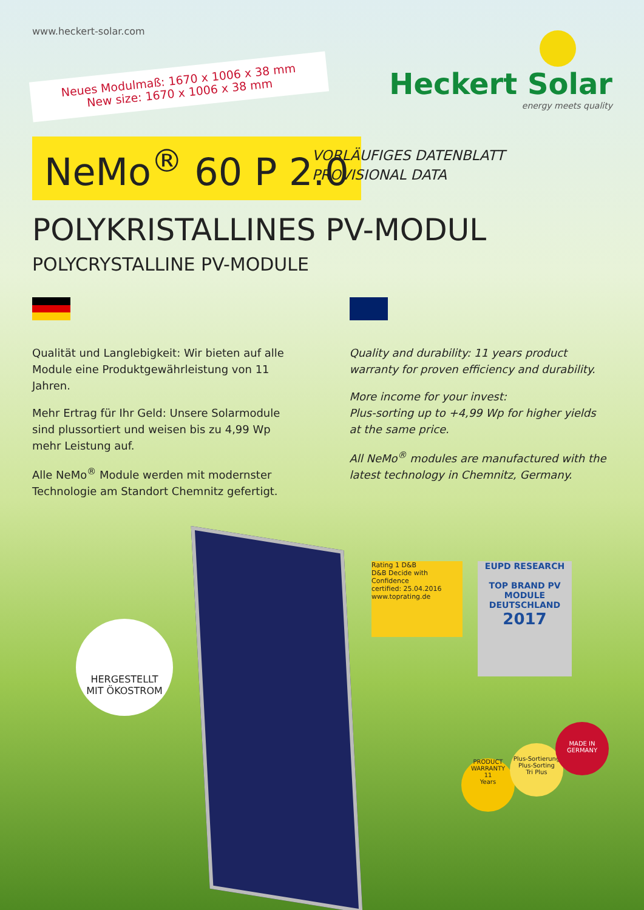www.heckert-solar.com
Neues Modulmaß: 1670 x 1006 x 38 mm
New size: 1670 x 1006 x 38 mm
Heckert Solar
energy meets quality
NeMo<sup>®</sup> 60 P 2.0
VORLÄUFIGES DATENBLATT
PROVISIONAL DATA
POLYKRISTALLINES PV-MODUL
POLYCRYSTALLINE PV-MODULE
Qualität und Langlebigkeit: Wir bieten auf alle Module eine Produktgewährleistung von 11 Jahren.
Mehr Ertrag für Ihr Geld: Unsere Solarmodule sind plussortiert und weisen bis zu 4,99 Wp mehr Leistung auf.
Alle NeMo<sup>®</sup> Module werden mit modernster Technologie am Standort Chemnitz gefertigt.
Quality and durability: 11 years product warranty for proven efficiency and durability.
More income for your invest:
Plus-sorting up to +4,99 Wp for higher yields at the same price.
All NeMo<sup>®</sup> modules are manufactured with the latest technology in Chemnitz, Germany.
HERGESTELLT
MIT ÖKOSTROM
Rating 1 D&B
D&B Decide with Confidence
certified: 25.04.2016
www.toprating.de
EUPD RESEARCH
TOP BRAND PV
MODULE
DEUTSCHLAND
2017
PRODUCT WARRANTY
11
Years
Plus-Sortierung
Plus-Sorting
Tri Plus
MADE IN
GERMANY